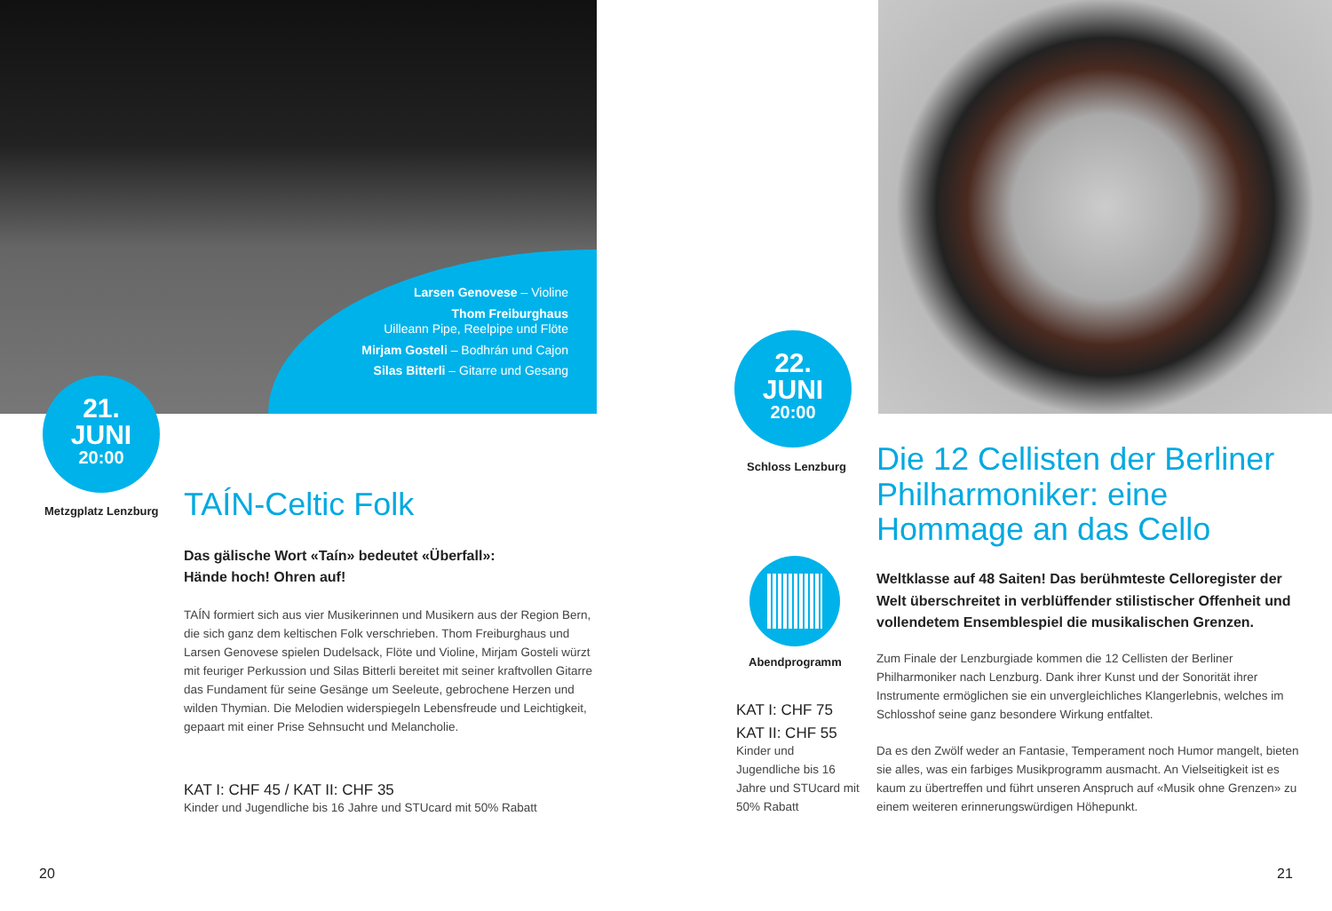Larsen Genovese – Violine
Thom Freiburghaus
Uilleann Pipe, Reelpipe und Flöte
Mirjam Gosteli – Bodhrán und Cajon
Silas Bitterli – Gitarre und Gesang
21.
JUNI
20:00
Metzgplatz Lenzburg
TAÍN-Celtic Folk
Das gälische Wort «Taín» bedeutet «Überfall»:
Hände hoch! Ohren auf!
TAÍN formiert sich aus vier Musikerinnen und Musikern aus der Region Bern, die sich ganz dem keltischen Folk verschrieben. Thom Freiburghaus und Larsen Genovese spielen Dudelsack, Flöte und Violine, Mirjam Gosteli würzt mit feuriger Perkussion und Silas Bitterli bereitet mit seiner kraftvollen Gitarre das Fundament für seine Gesänge um Seeleute, gebrochene Herzen und wilden Thymian. Die Melodien widerspiegeln Lebensfreude und Leichtigkeit, gepaart mit einer Prise Sehnsucht und Melancholie.
KAT I: CHF 45 / KAT II: CHF 35
Kinder und Jugendliche bis 16 Jahre und STUcard mit 50% Rabatt
20
22.
JUNI
20:00
Schloss Lenzburg
Abendprogramm
KAT I: CHF 75
KAT II: CHF 55
Kinder und Jugendliche bis 16 Jahre und STUcard mit 50% Rabatt
Die 12 Cellisten der Berliner Philharmoniker: eine Hommage an das Cello
Weltklasse auf 48 Saiten! Das berühmteste Celloregister der Welt überschreitet in verblüffender stilistischer Offenheit und vollendetem Ensemblespiel die musikalischen Grenzen.
Zum Finale der Lenzburgiade kommen die 12 Cellisten der Berliner Philharmoniker nach Lenzburg. Dank ihrer Kunst und der Sonorität ihrer Instrumente ermöglichen sie ein unvergleichliches Klangerlebnis, welches im Schlosshof seine ganz besondere Wirkung entfaltet.
Da es den Zwölf weder an Fantasie, Temperament noch Humor mangelt, bieten sie alles, was ein farbiges Musikprogramm ausmacht. An Vielseitigkeit ist es kaum zu übertreffen und führt unseren Anspruch auf «Musik ohne Grenzen» zu einem weiteren erinnerungswürdigen Höhepunkt.
21